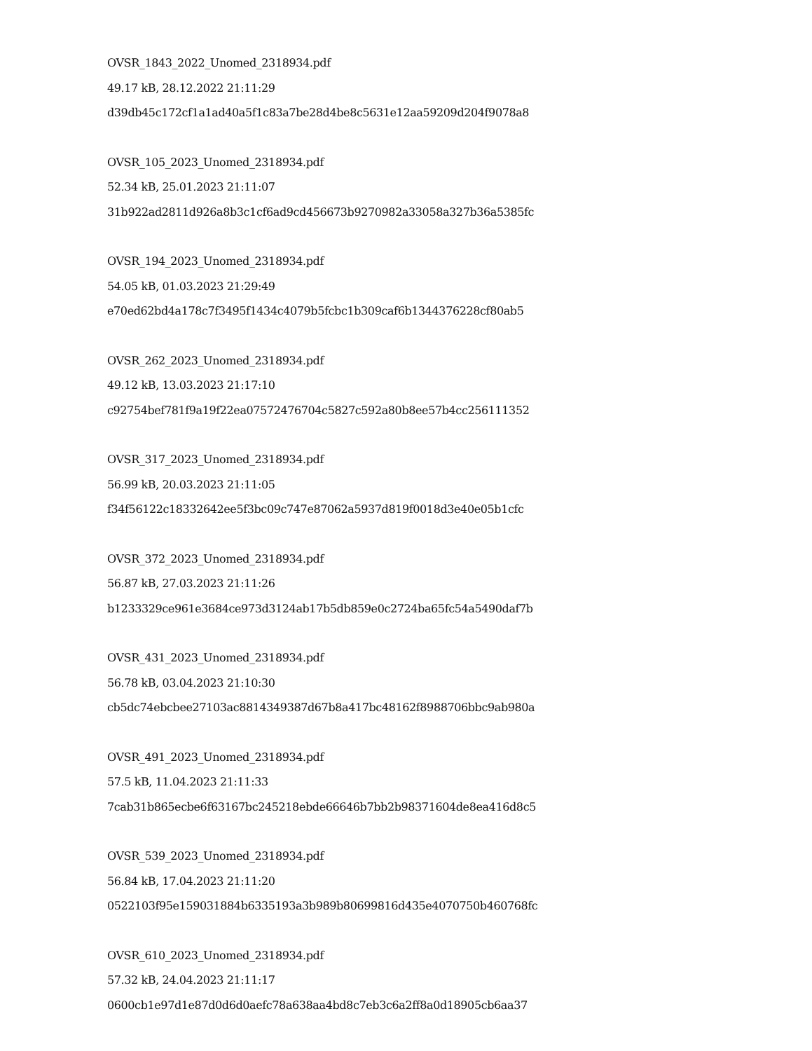OVSR_1843_2022_Unomed_2318934.pdf
49.17 kB, 28.12.2022 21:11:29
d39db45c172cf1a1ad40a5f1c83a7be28d4be8c5631e12aa59209d204f9078a8
OVSR_105_2023_Unomed_2318934.pdf
52.34 kB, 25.01.2023 21:11:07
31b922ad2811d926a8b3c1cf6ad9cd456673b9270982a33058a327b36a5385fc
OVSR_194_2023_Unomed_2318934.pdf
54.05 kB, 01.03.2023 21:29:49
e70ed62bd4a178c7f3495f1434c4079b5fcbc1b309caf6b1344376228cf80ab5
OVSR_262_2023_Unomed_2318934.pdf
49.12 kB, 13.03.2023 21:17:10
c92754bef781f9a19f22ea07572476704c5827c592a80b8ee57b4cc256111352
OVSR_317_2023_Unomed_2318934.pdf
56.99 kB, 20.03.2023 21:11:05
f34f56122c18332642ee5f3bc09c747e87062a5937d819f0018d3e40e05b1cfc
OVSR_372_2023_Unomed_2318934.pdf
56.87 kB, 27.03.2023 21:11:26
b1233329ce961e3684ce973d3124ab17b5db859e0c2724ba65fc54a5490daf7b
OVSR_431_2023_Unomed_2318934.pdf
56.78 kB, 03.04.2023 21:10:30
cb5dc74ebcbee27103ac8814349387d67b8a417bc48162f8988706bbc9ab980a
OVSR_491_2023_Unomed_2318934.pdf
57.5 kB, 11.04.2023 21:11:33
7cab31b865ecbe6f63167bc245218ebde66646b7bb2b98371604de8ea416d8c5
OVSR_539_2023_Unomed_2318934.pdf
56.84 kB, 17.04.2023 21:11:20
0522103f95e159031884b6335193a3b989b80699816d435e4070750b460768fc
OVSR_610_2023_Unomed_2318934.pdf
57.32 kB, 24.04.2023 21:11:17
0600cb1e97d1e87d0d6d0aefc78a638aa4bd8c7eb3c6a2ff8a0d18905cb6aa37